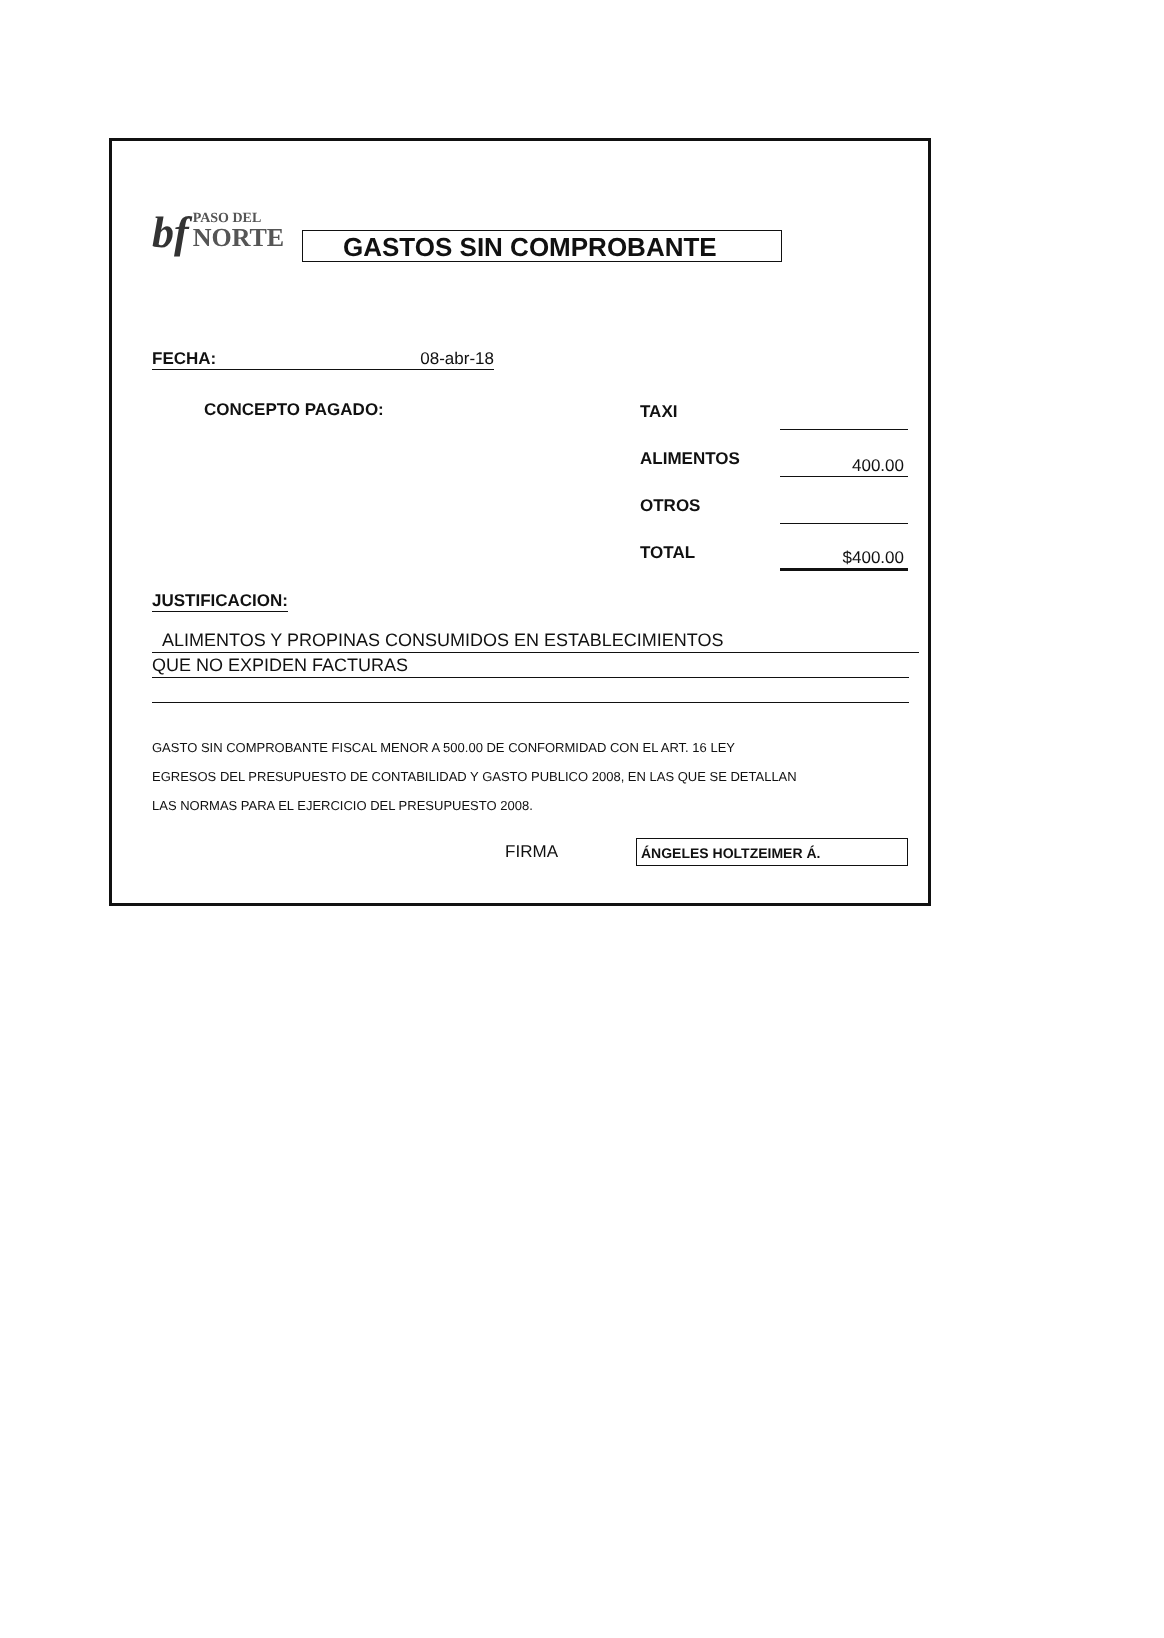bf
PASO DEL
NORTE
GASTOS SIN COMPROBANTE
FECHA: 08-abr-18
CONCEPTO PAGADO:
TAXI
ALIMENTOS
400.00
OTROS
TOTAL
$400.00
JUSTIFICACION:
ALIMENTOS Y PROPINAS CONSUMIDOS EN ESTABLECIMIENTOS
QUE NO EXPIDEN FACTURAS
GASTO SIN COMPROBANTE FISCAL MENOR A 500.00 DE CONFORMIDAD CON EL ART. 16 LEY
EGRESOS DEL PRESUPUESTO DE CONTABILIDAD Y GASTO PUBLICO 2008, EN LAS QUE SE DETALLAN
LAS NORMAS PARA EL EJERCICIO DEL PRESUPUESTO 2008.
FIRMA
ÁNGELES HOLTZEIMER Á.